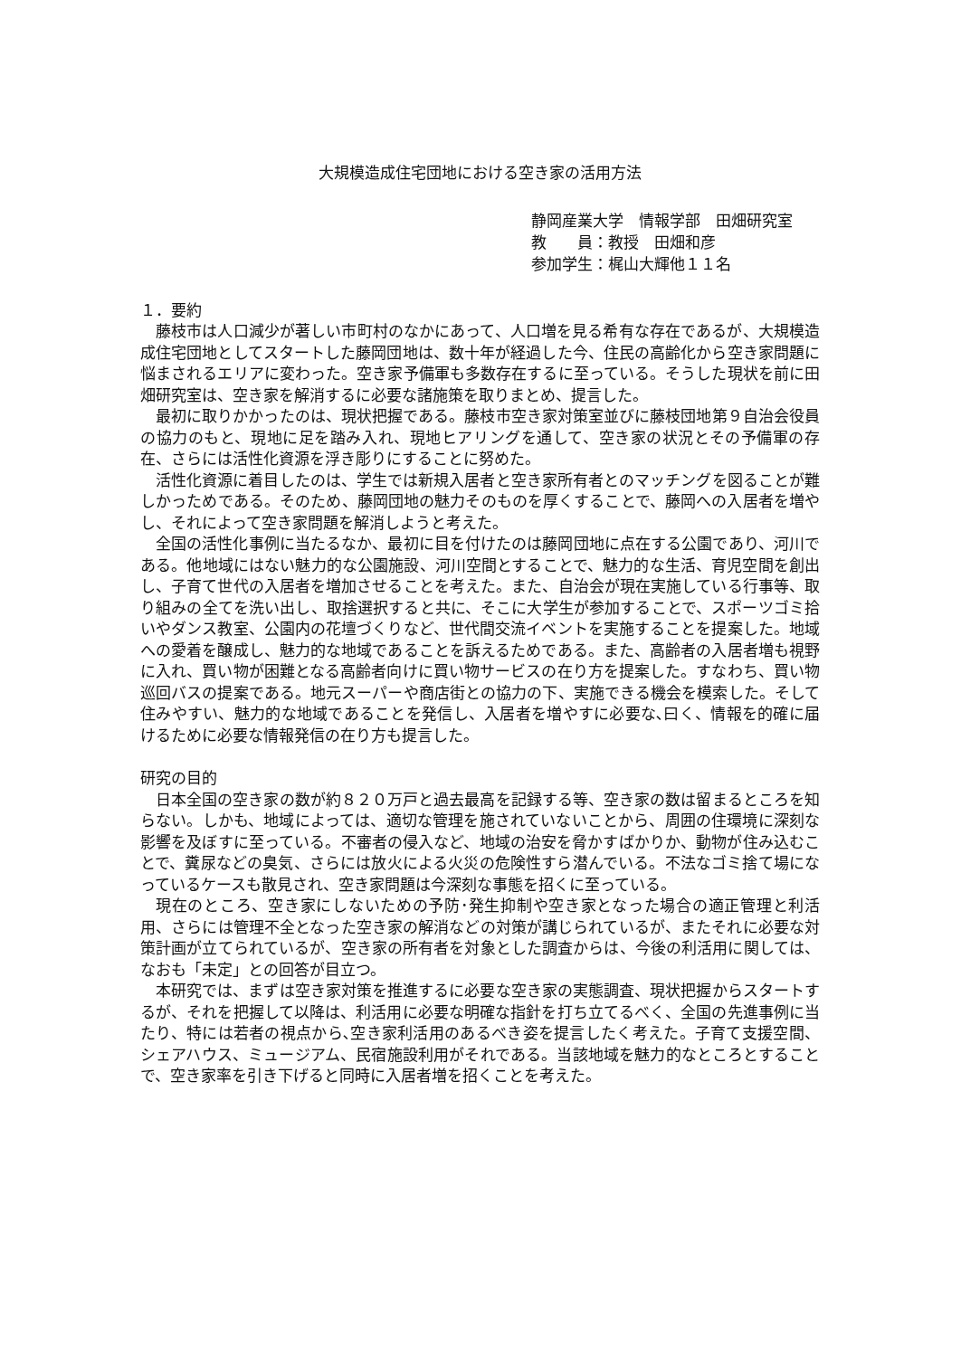大規模造成住宅団地における空き家の活用方法
静岡産業大学　情報学部　田畑研究室
教　　員：教授　田畑和彦
参加学生：梶山大輝他１１名
１．要約
藤枝市は人口減少が著しい市町村のなかにあって、人口増を見る希有な存在であるが、大規模造成住宅団地としてスタートした藤岡団地は、数十年が経過した今、住民の高齢化から空き家問題に悩まされるエリアに変わった。空き家予備軍も多数存在するに至っている。そうした現状を前に田畑研究室は、空き家を解消するに必要な諸施策を取りまとめ、提言した。
最初に取りかかったのは、現状把握である。藤枝市空き家対策室並びに藤枝団地第９自治会役員の協力のもと、現地に足を踏み入れ、現地ヒアリングを通して、空き家の状況とその予備軍の存在、さらには活性化資源を浮き彫りにすることに努めた。
活性化資源に着目したのは、学生では新規入居者と空き家所有者とのマッチングを図ることが難しかっためである。そのため、藤岡団地の魅力そのものを厚くすることで、藤岡への入居者を増やし、それによって空き家問題を解消しようと考えた。
全国の活性化事例に当たるなか、最初に目を付けたのは藤岡団地に点在する公園であり、河川である。他地域にはない魅力的な公園施設、河川空間とすることで、魅力的な生活、育児空間を創出し、子育て世代の入居者を増加させることを考えた。また、自治会が現在実施している行事等、取り組みの全てを洗い出し、取捨選択すると共に、そこに大学生が参加することで、スポーツゴミ拾いやダンス教室、公園内の花壇づくりなど、世代間交流イベントを実施することを提案した。地域への愛着を醸成し、魅力的な地域であることを訴えるためである。また、高齢者の入居者増も視野に入れ、買い物が困難となる高齢者向けに買い物サービスの在り方を提案した。すなわち、買い物巡回バスの提案である。地元スーパーや商店街との協力の下、実施できる機会を模索した。そして住みやすい、魅力的な地域であることを発信し、入居者を増やすに必要な､曰く、情報を的確に届けるために必要な情報発信の在り方も提言した。
研究の目的
日本全国の空き家の数が約８２０万戸と過去最高を記録する等、空き家の数は留まるところを知らない。しかも、地域によっては、適切な管理を施されていないことから、周囲の住環境に深刻な影響を及ぼすに至っている。不審者の侵入など、地域の治安を脅かすばかりか、動物が住み込むことで、糞尿などの臭気、さらには放火による火災の危険性すら潜んでいる。不法なゴミ捨て場になっているケースも散見され、空き家問題は今深刻な事態を招くに至っている。
現在のところ、空き家にしないための予防･発生抑制や空き家となった場合の適正管理と利活用、さらには管理不全となった空き家の解消などの対策が講じられているが、またそれに必要な対策計画が立てられているが、空き家の所有者を対象とした調査からは、今後の利活用に関しては、なおも「未定」との回答が目立つ。
本研究では、まずは空き家対策を推進するに必要な空き家の実態調査、現状把握からスタートするが、それを把握して以降は、利活用に必要な明確な指針を打ち立てるべく、全国の先進事例に当たり、特には若者の視点から､空き家利活用のあるべき姿を提言したく考えた。子育て支援空間、シェアハウス、ミュージアム、民宿施設利用がそれである。当該地域を魅力的なところとすることで、空き家率を引き下げると同時に入居者増を招くことを考えた。